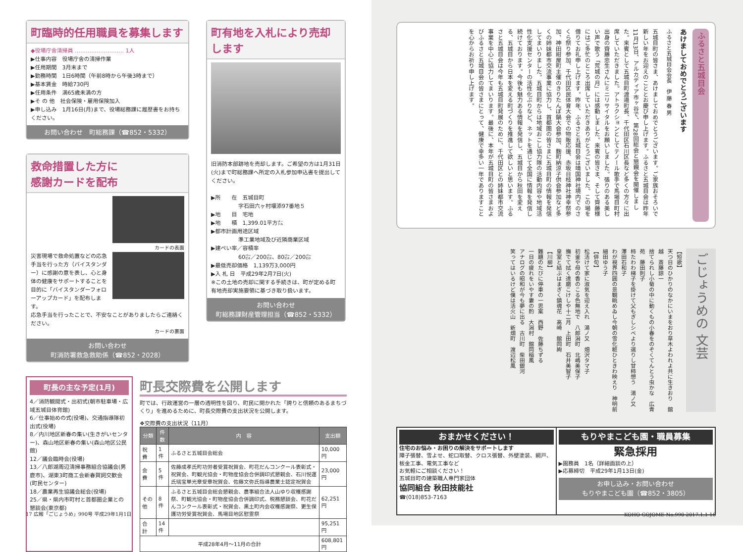町臨時的任用職員を募集します
◆役場庁舎清掃員 ……………………… 1人
▶仕事内容　役場庁舎の清掃作業
▶任用期間　3月末まで
▶勤務時間　1日6時間（午前8時から午後3時まで）
▶基本賃金　時給730円
▶任用条件　満65歳未満の方
▶そ の 他　社会保険・雇用保険加入
▶申し込み　1月16日(月)まで、役場総務課に履歴書をお持ちください。
お問い合わせ　町総務課（☎852・5332）
救命措置した方に
感謝カードを配布
カードの表面
災害現場で救命処置などの応急手当を行った方（バイスタンダー）に感謝の意を表し、心と身体の健康をサポートすることを目的に「バイスタンダーフォローアップカード」を配布します。
応急手当を行ったことで、不安なことがありましたらご連絡ください。
カードの裏面
お問い合わせ
町消防署救急救助係（☎852・2028）
町有地を入札により売却します
旧消防本部跡地を売却します。ご希望の方は1月31日(火)まで町総務課へ所定の入札参加申込書を提出してください。
▶所　　在　五城目町
　　　　　字石田六ヶ村堰添97番地５
▶地　　目　宅地
▶地　　積　1,399.01平方㍍
▶都市計画用途区域
　　　　　準工業地域及び近隣商業区域
▶建ぺい率／容積率
　　　　　60㌫／200㌫、80㌫／200㌫
▶最低売却価格　1,139万3,000円
▶入 札 日　平成29年2月7日(火)
※この土地の売却に関する手続きは、町が定める町有地売却実施要領に基づき取り扱います。
お問い合わせ
町総務課財産管理担当（☎852・5332）
町長の主な予定(1月)
4／消防観閲式・出初式(朝市駐車場・広域五城目体育館)
6／仕事始めの式(役場)、交通指導隊初出式(役場)
8／内川地区新春の集い(生きがいセンター)、森山地区新春の集い(森山地区公民館)
12／議会臨時会(役場)
13／八郎湖周辺清掃事務組合協議会(男鹿市)、湖東3町商工会新春賀詞交歓会(町民センター)
18／農業再生協議会総会(役場)
25／県・県内市町村と首都圏企業との懇談会(東京都)
町長交際費を公開します
町では、行政運営の一層の透明性を図り、町民に開かれた「誇りと信頼のあるまちづくり」を進めるために、町長交際費の支出状況を公開します。
❖交際費の支出状況（11月）
| 分類 | 件数 | 内 容 | 支出額 |
| --- | --- | --- | --- |
| 祝 費 | 1件 | ふるさと五城目会総会 | 10,000円 |
| 会 費 | 5件 | 佐藤成孝氏町功労者受賞祝賀会、町花だんコンクール表彰式・祝賀会、町観光協会・町物産協会合併調印式懇親会、石川悦運氏瑞宝単光章受章祝賀会、佐藤文弥氏指導農業士認定祝賀会 | 23,000円 |
| その他 | 8件 | ふるさと五城目会総会懇親会、農事組合法人山ゆり収穫感謝祭、町観光協会・町物産協会合併調印式、税務懇談会、町花だんコンクール表彰式・祝賀会、黒土町内会収穫感謝祭、更生保護功労受賞祝賀会、馬場目地区慰霊祭 | 62,251円 |
| 合 計 | 14件 | | 95,251円 |
| 平成28年4月～11月の合計 | | | 608,801円 |
17 広報「ごじょうめ」990号 平成29年1月1日
ふるさと五城目会
あけましておめでとうございます
ふるさと五城目会会長　伊 藤 春 男
五城目町の皆さま、あけましておめでとうございます。ご家族おそろいで新しい年をお迎えのこととお慶び申し上げます。ふるさと五城目会は昨年11月13日、アルカディア市ヶ谷で、第28回総会と懇親会を開催しました。来賓として五城目町渡邉町長、千代田区石川区長など多くの方々に出席していただきました。アトラクションとしてテノール歌手で馬場目町村出身の齊藤忠生さんにミニリサイタルをお願いしました。張りのある美しい声で歌う「荒城の月」には感動しました。来賓の皆さま、そして齊藤様にはご多忙のところ出席していただきありがとうございました。この場を借りてお礼申し上げます。昨年、ふるさと五城目会は靖国神社境内でのさくら祭り参加、千代田区民体育大会での物販応援、赤坂日枝神社神幸祭参加、神田紺屋町主催のきりたんぽ鍋大会参加、麹町納涼子供会参加など多くの姉妹都市交流事業に協力し、首都圏の皆さまに五城目町の情報を発信してまいりました。五城目町からは地域おこし協力隊の活動内容や地域活性化支援センターの活性化ぶりなど、ネットを通じて全国に情報を発信し続けております。今後も魅力ある情報を発信し、五城目から秋田を変える、五城目から日本を変える町づくりを推進して欲しいと思います。ふるさと五城目会は今年も五城目町発展のために、千代田区との姉妹都市交流事業を中心に協力してまいります。最後に、本年が五城目町の皆さまおよびふるさと五城目会の皆さまにとって、健康で幸多い一年でありますことを心からお祈り申し上げます。
ごじょうめの 文芸
【短歌】
天つ日のひかりのなかにいまをおり草木よわれよ共に生きおり　舘越　斎藤諒一
捨てられし小菊の中に動くもの小春をのぞくてんとう虫かな　広青苑　藤田則子
柿たわわ梯子を掛けて父もぎしシベより選りし甘柿想う　湯ノ又　澤田石和子
わが視界四囲の景観眺めゐし今朝の雪化粧ひときわ映えり　神明前　細田ゆう子
【俳句】
松活けて家に淑気を迎え入れ　湯ノ又　畑沢タマ子
初釜や母の香のこる色無地で　八郎潟町　北嶋美保子
撫でて拭く達磨こけしや十二月　上田町　石井美智子
皇室と結ぶはまぎく鎮魂花　高崎　舘岡絢
【川柳】
難題のたびに停車の一思案　西野　佐藤ちずる
一日の疲れをいやす妻の酌　大潟村　舘岡稲風
アナログの昭和が今も夢に出る　古川町　柴田銀河
笑ってはいるけど僕は活火山　新畑町　渡辺松風
おまかせください！
住宅のお悩み・お困りの解決をサポートします
障子張替、雪よせ、蛇口取替、クロス張替、外壁塗装、網戸、板金工事、電気工事など
お気軽にご相談ください！
五城目町の建築職人専門家団体
協同組合 秋田技能社
☎(018)853-7163
もりやまこども園・職員募集
緊急採用
▶園務員　1名（詳細面談の上）
▶応募締切　平成29年1月13日(金)
お申し込み・お問い合わせ
もりやまこども園（☎852・3805）
KOHO GOJOME No.990 2017.1.1 16